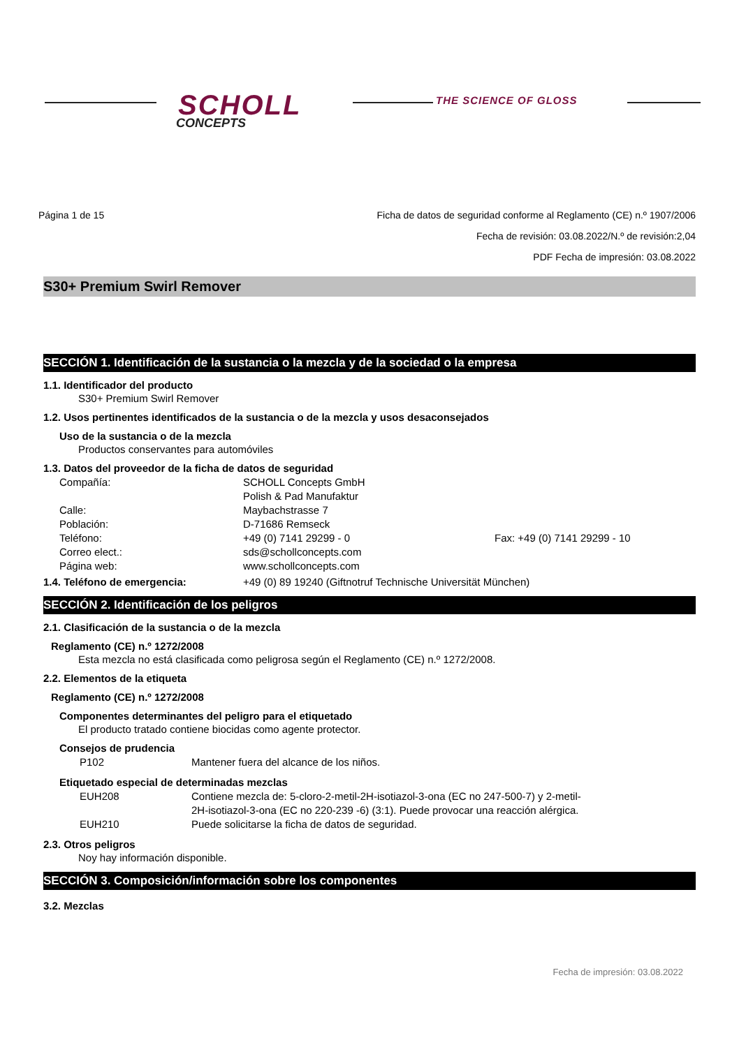SCHOLL
CONCEPTS
THE SCIENCE OF GLOSS
Página 1 de 15 Ficha de datos de seguridad conforme al Reglamento (CE) n.º 1907/2006
Fecha de revisión: 03.08.2022/N.º de revisión:2,04
PDF Fecha de impresión: 03.08.2022
S30+ Premium Swirl Remover
SECCIÓN 1. Identificación de la sustancia o la mezcla y de la sociedad o la empresa
1.1. Identificador del producto
S30+ Premium Swirl Remover
1.2. Usos pertinentes identificados de la sustancia o de la mezcla y usos desaconsejados
Uso de la sustancia o de la mezcla
Productos conservantes para automóviles
1.3. Datos del proveedor de la ficha de datos de seguridad
Compañía: SCHOLL Concepts GmbH Polish & Pad Manufaktur Calle: Maybachstrasse 7 Población: D-71686 Remseck Teléfono: +49 (0) 7141 29299 - 0 Fax: +49 (0) 7141 29299 - 10 Correo elect.: sds@schollconcepts.com Página web: www.schollconcepts.com
1.4. Teléfono de emergencia: +49 (0) 89 19240 (Giftnotruf Technische Universität München)
SECCIÓN 2. Identificación de los peligros
2.1. Clasificación de la sustancia o de la mezcla
Reglamento (CE) n.º 1272/2008
Esta mezcla no está clasificada como peligrosa según el Reglamento (CE) n.º 1272/2008.
2.2. Elementos de la etiqueta
Reglamento (CE) n.º 1272/2008
Componentes determinantes del peligro para el etiquetado
El producto tratado contiene biocidas como agente protector.
Consejos de prudencia
P102 Mantener fuera del alcance de los niños.
Etiquetado especial de determinadas mezclas
EUH208 Contiene mezcla de: 5-cloro-2-metil-2H-isotiazol-3-ona (EC no 247-500-7) y 2-metil-
2H-isotiazol-3-ona (EC no 220-239 -6) (3:1). Puede provocar una reacción alérgica. EUH210 Puede solicitarse la ficha de datos de seguridad.
2.3. Otros peligros
Noy hay información disponible.
SECCIÓN 3. Composición/información sobre los componentes
3.2. Mezclas
Fecha de impresión: 03.08.2022